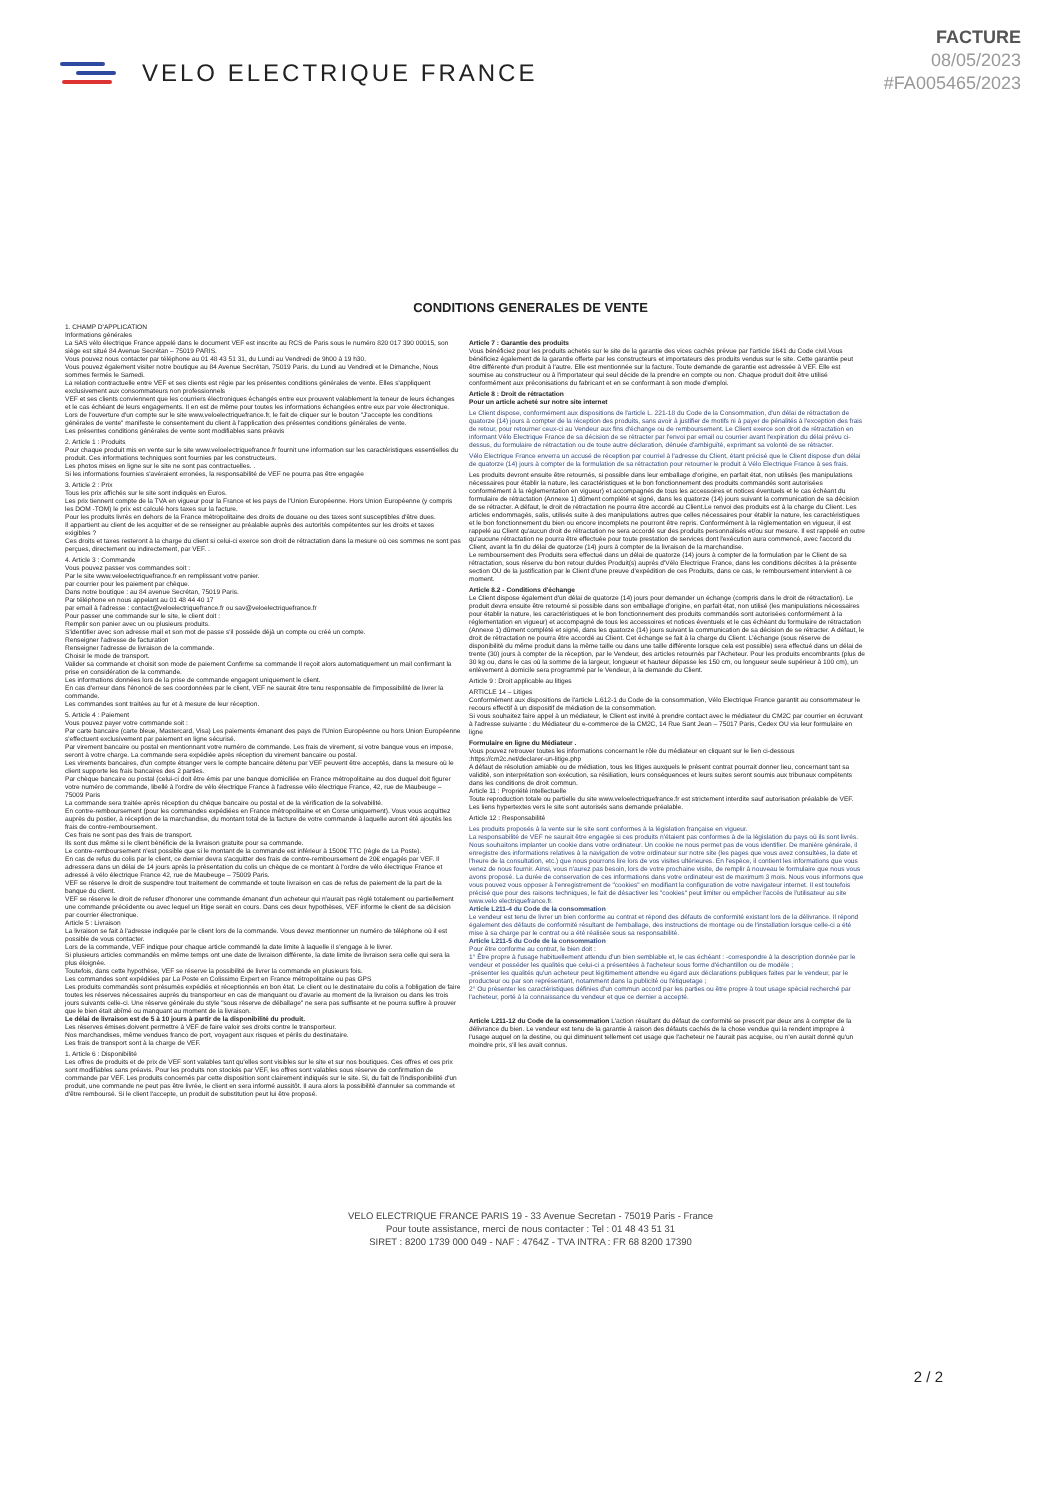VELO ELECTRIQUE FRANCE
FACTURE
08/05/2023
#FA005465/2023
CONDITIONS GENERALES DE VENTE
1. CHAMP D'APPLICATION
Informations générales
La SAS vélo électrique France appelé dans le document VEF est inscrite au RCS de Paris sous le numéro 820 017 390 00015, son siège est situé 84 Avenue Secrétan – 75019 PARIS.
Vous pouvez nous contacter par téléphone au 01 48 43 51 31, du Lundi au Vendredi de 9h00 à 19 h30.
Vous pouvez également visiter notre boutique au 84 Avenue Secrétan, 75019 Paris. du Lundi au Vendredi et le Dimanche, Nous sommes fermés le Samedi.
La relation contractuelle entre VEF et ses clients est régie par les présentes conditions générales de vente. Elles s'appliquent exclusivement aux consommateurs non professionnels
VEF et ses clients conviennent que les courriers électroniques échangés entre eux prouvent valablement la teneur de leurs échanges et le cas échéant de leurs engagements. Il en est de même pour toutes les informations échangées entre eux par voie électronique.
Lors de l'ouverture d'un compte sur le site www.veloelectriquefrance.fr, le fait de cliquer sur le bouton "J'accepte les conditions générales de vente" manifeste le consentement du client à l'application des présentes conditions générales de vente.
Les présentes conditions générales de vente sont modifiables sans préavis
2. Article 1 : Produits
Pour chaque produit mis en vente sur le site www.veloelectriquefrance.fr fournit une information sur les caractéristiques essentielles du produit. Ces informations techniques sont fournies par les constructeurs.
Les photos mises en ligne sur le site ne sont pas contractuelles. .
Si les informations fournies s'avéraient erronées, la responsabilité de VEF ne pourra pas être engagée
3. Article 2 : Prix
Tous les prix affichés sur le site sont indiqués en Euros.
Les prix tiennent compte de la TVA en vigueur pour la France et les pays de l'Union Européenne. Hors Union Européenne (y compris les DOM -TOM) le prix est calculé hors taxes sur la facture.
Pour les produits livrés en dehors de la France métropolitaine des droits de douane ou des taxes sont susceptibles d'être dues.
Il appartient au client de les acquitter et de se renseigner au préalable auprès des autorités compétentes sur les droits et taxes exigibles ?
Ces droits et taxes resteront à la charge du client si celui-ci exerce son droit de rétractation dans la mesure où ces sommes ne sont pas perçues, directement ou indirectement, par VEF. .
4. Article 3 : Commande
Vous pouvez passer vos commandes soit :
Par le site www.veloelectriquefrance.fr en remplissant votre panier.
par courrier pour les paiement par chèque.
Dans notre boutique : au 84 avenue Secrétan, 75019 Paris.
Par téléphone en nous appelant au 01 48 44 40 17
par email à l'adresse : contact@veloelectriquefrance.fr ou sav@veloelectriquefrance.fr
Pour passer une commande sur le site, le client doit :
Remplir son panier avec un ou plusieurs produits.
S'identifier avec son adresse mail et son mot de passe s'il possède déjà un compte ou créé un compte.
Renseigner l'adresse de facturation
Renseigner l'adresse de livraison de la commande.
Choisir le mode de transport.
Valider sa commande et choisit son mode de paiement Confirme sa commande Il reçoit alors automatiquement un mail confirmant la prise en considération de la commande.
Les informations données lors de la prise de commande engagent uniquement le client.
En cas d'erreur dans l'énoncé de ses coordonnées par le client, VEF ne saurait être tenu responsable de l'impossibilité de livrer la commande.
Les commandes sont traitées au fur et à mesure de leur réception.
5. Article 4 : Paiement
Vous pouvez payer votre commande soit :
Par carte bancaire (carte bleue, Mastercard, Visa) Les paiements émanant des pays de l'Union Européenne ou hors Union Européenne s'effectuent exclusivement par paiement en ligne sécurisé.
Par virement bancaire ou postal en mentionnant votre numéro de commande. Les frais de virement, si votre banque vous en impose, seront à votre charge. La commande sera expédiée après réception du virement bancaire ou postal.
Les virements bancaires, d'un compte étranger vers le compte bancaire détenu par VEF peuvent être acceptés, dans la mesure où le client supporte les frais bancaires des 2 parties.
Par chèque bancaire ou postal (celui-ci doit être émis par une banque domiciliée en France métropolitaine au dos duquel doit figurer votre numéro de commande, libellé à l'ordre de vélo électrique France à l'adresse vélo électrique France, 42, rue de Maubeuge – 75009 Paris
La commande sera traitée après réception du chèque bancaire ou postal et de la vérification de la solvabilité.
En contre-remboursement (pour les commandes expédiées en France métropolitaine et en Corse uniquement). Vous vous acquittez auprès du postier, à réception de la marchandise, du montant total de la facture de votre commande à laquelle auront été ajoutés les frais de contre-remboursement.
Ces frais ne sont pas des frais de transport.
Ils sont dus même si le client bénéficie de la livraison gratuite pour sa commande.
Le contre-remboursement n'est possible que si le montant de la commande est inférieur à 1500€ TTC (règle de La Poste).
En cas de refus du colis par le client, ce dernier devra s'acquitter des frais de contre-remboursement de 20€ engagés par VEF. Il adressera dans un délai de 14 jours après la présentation du colis un chèque de ce montant à l'ordre de vélo électrique France et adressé à vélo électrique France 42, rue de Maubeuge – 75009 Paris.
VEF se réserve le droit de suspendre tout traitement de commande et toute livraison en cas de refus de paiement de la part de la banque du client.
VEF se réserve le droit de refuser d'honorer une commande émanant d'un acheteur qui n'aurait pas réglé totalement ou partiellement une commande précédente ou avec lequel un litige serait en cours. Dans ces deux hypothèses, VEF informe le client de sa décision par courrier électronique.
Article 5 : Livraison
La livraison se fait à l'adresse indiquée par le client lors de la commande. Vous devez mentionner un numéro de téléphone où il est possible de vous contacter.
Lors de la commande, VEF indique pour chaque article commandé la date limite à laquelle il s'engage à le livrer.
Si plusieurs articles commandés en même temps ont une date de livraison différente, la date limite de livraison sera celle qui sera la plus éloignée.
Toutefois, dans cette hypothèse, VEF se réserve la possibilité de livrer la commande en plusieurs fois.
Les commandes sont expédiées par La Poste en Colissimo Expert en France métropolitaine ou pas GPS
Les produits commandés sont présumés expédiés et réceptionnés en bon état. Le client ou le destinataire du colis a l'obligation de faire toutes les réserves nécessaires auprès du transporteur en cas de manquant ou d'avarie au moment de la livraison ou dans les trois jours suivants celle-ci. Une réserve générale du style "sous réserve de déballage" ne sera pas suffisante et ne pourra suffire à prouver que le bien était abîmé ou manquant au moment de la livraison.
Le délai de livraison est de 5 à 10 jours à partir de la disponibilité du produit.
Les réserves émises doivent permettre à VEF de faire valoir ses droits contre le transporteur.
Nos marchandises, même vendues franco de port, voyagent aux risques et périls du destinataire.
Les frais de transport sont à la charge de VEF.
1. Article 6 : Disponibilité
Les offres de produits et de prix de VEF sont valables tant qu'elles sont visibles sur le site et sur nos boutiques. Ces offres et ces prix sont modifiables sans préavis. Pour les produits non stockés par VEF, les offres sont valables sous réserve de confirmation de commande par VEF. Les produits concernés par cette disposition sont clairement indiqués sur le site. Si, du fait de l'indisponibilité d'un produit, une commande ne peut pas être livrée, le client en sera informé aussitôt. Il aura alors la possibilité d'annuler sa commande et d'être remboursé. Si le client l'accepte, un produit de substitution peut lui être proposé.
Article 7 : Garantie des produits
Vous bénéficiez pour les produits achetés sur le site de la garantie des vices cachés prévue par l'article 1641 du Code civil.Vous bénéficiez également de la garantie offerte par les constructeurs et importateurs des produits vendus sur le site. Cette garantie peut être différente d'un produit à l'autre. Elle est mentionnée sur la facture. Toute demande de garantie est adressée à VEF. Elle est soumise au constructeur ou à l'importateur qui seul décide de la prendre en compte ou non. Chaque produit doit être utilisé conformément aux préconisations du fabricant et en se conformant à son mode d'emploi.
Article 8 : Droit de rétractation
Pour un article acheté sur notre site internet
Le Client dispose, conformément aux dispositions de l'article L. 221-18 du Code de la Consommation, d'un délai de rétractation de quatorze (14) jours à compter de la réception des produits, sans avoir à justifier de motifs ni à payer de pénalités à l'exception des frais de retour, pour retourner ceux-ci au Vendeur aux fins d'échange ou de remboursement. Le Client exerce son droit de rétractation en informant Vélo Electrique France de sa décision de se rétracter par l'envoi par email ou courrier avant l'expiration du délai prévu ci-dessus, du formulaire de rétractation ou de toute autre déclaration, dénuée d'ambiguïté, exprimant sa volonté de se rétracter.
Vélo Electrique France enverra un accusé de réception par courriel à l'adresse du Client, étant précisé que le Client dispose d'un délai de quatorze (14) jours à compter de la formulation de sa rétractation pour retourner le produit à Vélo Electrique France à ses frais.
Les produits devront ensuite être retournés, si possible dans leur emballage d'origine, en parfait état, non utilisés (les manipulations nécessaires pour établir la nature, les caractéristiques et le bon fonctionnement des produits commandés sont autorisées conformément à la réglementation en vigueur) et accompagnés de tous les accessoires et notices éventuels et le cas échéant du formulaire de rétractation (Annexe 1) dûment complété et signé, dans les quatorze (14) jours suivant la communication de sa décision de se rétracter. A défaut, le droit de rétractation ne pourra être accordé au Client.Le renvoi des produits est à la charge du Client. Les articles endommagés, salis, utilisés suite à des manipulations autres que celles nécessaires pour établir la nature, les caractéristiques et le bon fonctionnement du bien ou encore incomplets ne pourront être repris. Conformément à la réglementation en vigueur, il est rappelé au Client qu'aucun droit de rétractation ne sera accordé sur des produits personnalisés et/ou sur mesure. Il est rappelé en outre qu'aucune rétractation ne pourra être effectuée pour toute prestation de services dont l'exécution aura commencé, avec l'accord du Client, avant la fin du délai de quatorze (14) jours à compter de la livraison de la marchandise.
Le remboursement des Produits sera effectué dans un délai de quatorze (14) jours à compter de la formulation par le Client de sa rétractation, sous réserve du bon retour du/des Produit(s) auprès d'Vélo Electrique France, dans les conditions décrites à la présente section OU de la justification par le Client d'une preuve d'expédition de ces Produits, dans ce cas, le remboursement intervient à ce moment.
Article 8.2 - Conditions d'échange
Le Client dispose également d'un délai de quatorze (14) jours pour demander un échange (compris dans le droit de rétractation). Le produit devra ensuite être retourné si possible dans son emballage d'origine, en parfait état, non utilisé (les manipulations nécessaires pour établir la nature, les caractéristiques et le bon fonctionnement des produits commandés sont autorisées conformément à la réglementation en vigueur) et accompagné de tous les accessoires et notices éventuels et le cas échéant du formulaire de rétractation (Annexe 1) dûment complété et signé, dans les quatorze (14) jours suivant la communication de sa décision de se rétracter. A défaut, le droit de rétractation ne pourra être accordé au Client. Cet échange se fait à la charge du Client. L'échange (sous réserve de disponibilité du même produit dans la même taille ou dans une taille différente lorsque cela est possible) sera effectué dans un délai de trente (30) jours à compter de la réception, par le Vendeur, des articles retournés par l'Acheteur. Pour les produits encombrants (plus de 30 kg ou, dans le cas où la somme de la largeur, longueur et hauteur dépasse les 150 cm, ou longueur seule supérieur à 100 cm), un enlèvement à domicile sera programmé par le Vendeur, à la demande du Client.
Article 9 : Droit applicable au litiges
ARTICLE 14 – Litiges
Conformément aux dispositions de l'article L.612-1 du Code de la consommation, Vélo Electrique France garantit au consommateur le recours effectif à un dispositif de médiation de la consommation.
Si vous souhaitez faire appel à un médiateur, le Client est invité à prendre contact avec le médiateur du CM2C par courrier en écruvant à l'adresse suivante : du Médiateur du e-commerce de la CM2C, 14 Rue Sant Jean – 75017 Paris, Cedex OU via leur formulaire en ligne
Formulaire en ligne du Médiateur .
Vous pouvez retrouver toutes les informations concernant le rôle du médiateur en cliquant sur le lien ci-dessous :https://cm2c.net/declarer-un-litige.php
A défaut de résolution amiable ou de médiation, tous les litiges auxquels le présent contrat pourrait donner lieu, concernant tant sa validité, son interprétation son exécution, sa résiliation, leurs conséquences et leurs suites seront soumis aux tribunaux compétents dans les conditions de droit commun.
Article 11 : Propriété intellectuelle
Toute reproduction totale ou partielle du site www.veloelectriquefrance.fr est strictement interdite sauf autorisation préalable de VEF. Les liens hypertextes vers le site sont autorisés sans demande préalable.
Article 12 : Responsabilité
Les produits proposés à la vente sur le site sont conformes à la législation française en vigueur.
La responsabilité de VEF ne saurait être engagée si ces produits n'étaient pas conformes à de la législation du pays où ils sont livrés. Nous souhaitons implanter un cookie dans votre ordinateur. Un cookie ne nous permet pas de vous identifier. De manière générale, il enregistre des informations relatives à la navigation de votre ordinateur sur notre site (les pages que vous avez consultées, la date et l'heure de la consultation, etc.) que nous pourrons lire lors de vos visites ultérieures. En l'espèce, il contient les informations que vous venez de nous fournir. Ainsi, vous n'aurez pas besoin, lors de votre prochaine visite, de remplir à nouveau le formulaire que nous vous avons proposé. La durée de conservation de ces informations dans votre ordinateur est de maximum 3 mois. Nous vous informons que vous pouvez vous opposer à l'enregistrement de "cookies" en modifiant la configuration de votre navigateur internet. Il est toutefois précisé que pour des raisons techniques, le fait de désactiver les "cookies" peut limiter ou empêcher l'accès de l'utilisateur au site www.velo electriquefrance.fr.
Article L211-4 du Code de la consommation
Le vendeur est tenu de livrer un bien conforme au contrat et répond des défauts de conformité existant lors de la délivrance. Il répond également des défauts de conformité résultant de l'emballage, des instructions de montage ou de l'installation lorsque celle-ci a été mise à sa charge par le contrat ou a été réalisée sous sa responsabilité.
Article L211-5 du Code de la consommation
Pour être conforme au contrat, le bien doit :
1° Être propre à l'usage habituellement attendu d'un bien semblable et, le cas échéant : -correspondre à la description donnée par le vendeur et posséder les qualités que celui-ci a présentées à l'acheteur sous forme d'échantillon ou de modèle ;
-présenter les qualités qu'un acheteur peut légitimement attendre eu égard aux déclarations publiques faites par le vendeur, par le producteur ou par son représentant, notamment dans la publicité ou l'étiquetage ;
2° Ou présenter les caractéristiques définies d'un commun accord par les parties ou être propre à tout usage spécial recherché par l'acheteur, porté à la connaissance du vendeur et que ce dernier a accepté.
Article L211-12 du Code de la consommation L'action résultant du défaut de conformité se prescrit par deux ans à compter de la délivrance du bien. Le vendeur est tenu de la garantie à raison des défauts cachés de la chose vendue qui la rendent impropre à l'usage auquel on la destine, ou qui diminuent tellement cet usage que l'acheteur ne l'aurait pas acquise, ou n'en aurait donné qu'un moindre prix, s'il les avait connus.
VELO ELECTRIQUE FRANCE PARIS 19 - 33 Avenue Secretan - 75019 Paris - France
Pour toute assistance, merci de nous contacter : Tel : 01 48 43 51 31
SIRET : 8200 1739 000 049 - NAF : 4764Z - TVA INTRA : FR 68 8200 17390
2 / 2